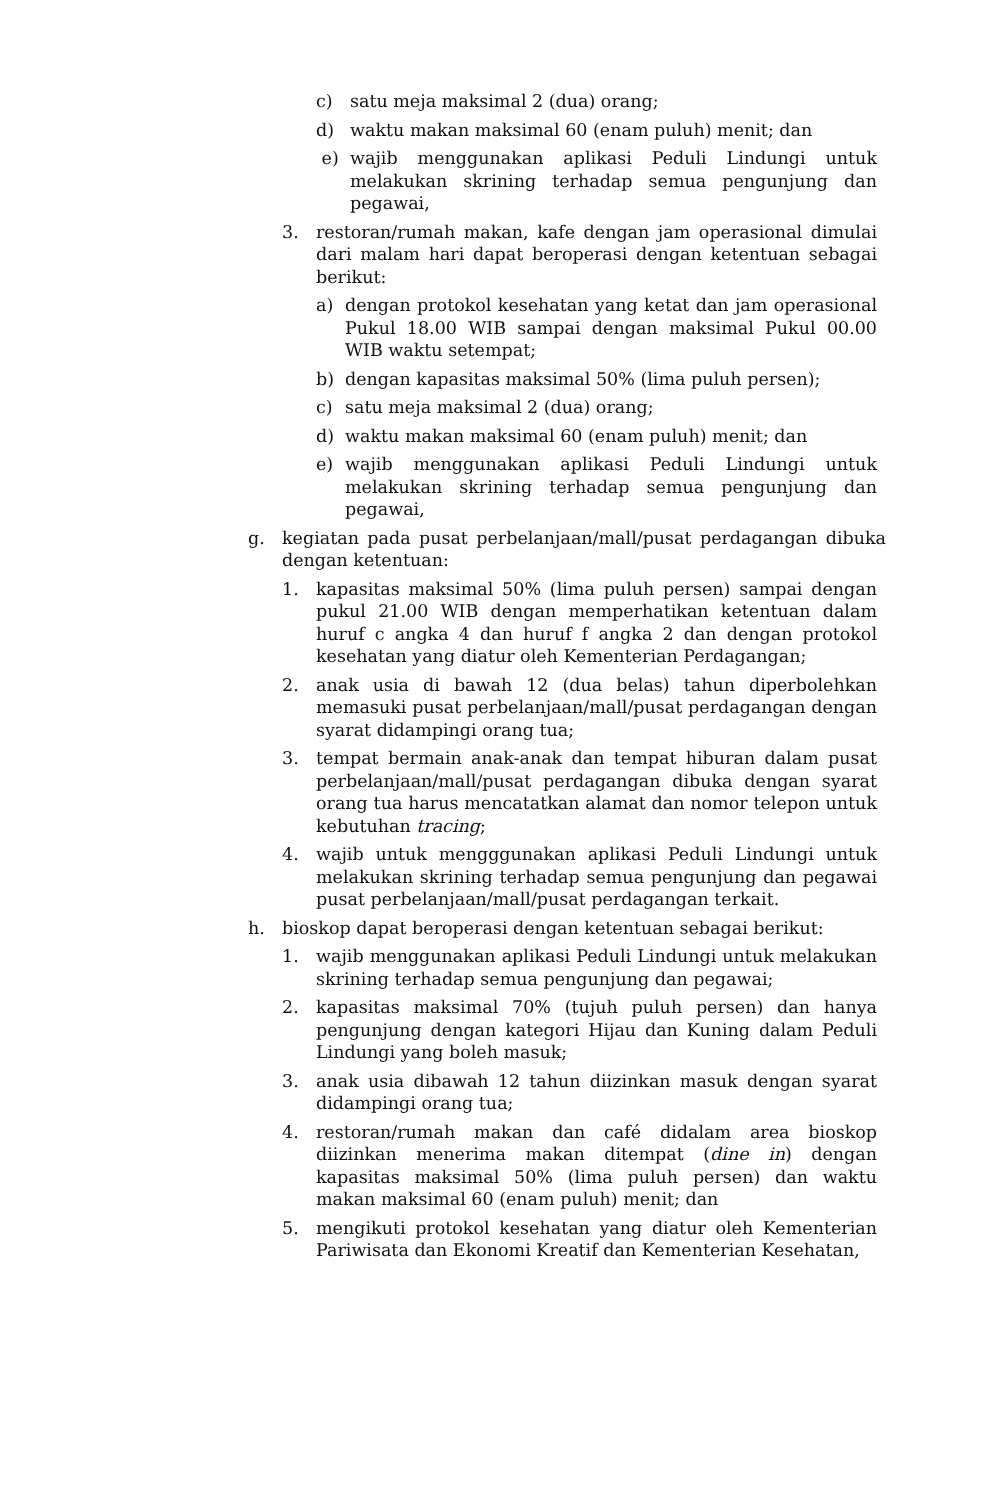c) satu meja maksimal 2 (dua) orang;
d) waktu makan maksimal 60 (enam puluh) menit; dan
e) wajib menggunakan aplikasi Peduli Lindungi untuk melakukan skrining terhadap semua pengunjung dan pegawai,
3. restoran/rumah makan, kafe dengan jam operasional dimulai dari malam hari dapat beroperasi dengan ketentuan sebagai berikut:
a) dengan protokol kesehatan yang ketat dan jam operasional Pukul 18.00 WIB sampai dengan maksimal Pukul 00.00 WIB waktu setempat;
b) dengan kapasitas maksimal 50% (lima puluh persen);
c) satu meja maksimal 2 (dua) orang;
d) waktu makan maksimal 60 (enam puluh) menit; dan
e) wajib menggunakan aplikasi Peduli Lindungi untuk melakukan skrining terhadap semua pengunjung dan pegawai,
g. kegiatan pada pusat perbelanjaan/mall/pusat perdagangan dibuka dengan ketentuan:
1. kapasitas maksimal 50% (lima puluh persen) sampai dengan pukul 21.00 WIB dengan memperhatikan ketentuan dalam huruf c angka 4 dan huruf f angka 2 dan dengan protokol kesehatan yang diatur oleh Kementerian Perdagangan;
2. anak usia di bawah 12 (dua belas) tahun diperbolehkan memasuki pusat perbelanjaan/mall/pusat perdagangan dengan syarat didampingi orang tua;
3. tempat bermain anak-anak dan tempat hiburan dalam pusat perbelanjaan/mall/pusat perdagangan dibuka dengan syarat orang tua harus mencatatkan alamat dan nomor telepon untuk kebutuhan tracing;
4. wajib untuk mengggunakan aplikasi Peduli Lindungi untuk melakukan skrining terhadap semua pengunjung dan pegawai pusat perbelanjaan/mall/pusat perdagangan terkait.
h. bioskop dapat beroperasi dengan ketentuan sebagai berikut:
1. wajib menggunakan aplikasi Peduli Lindungi untuk melakukan skrining terhadap semua pengunjung dan pegawai;
2. kapasitas maksimal 70% (tujuh puluh persen) dan hanya pengunjung dengan kategori Hijau dan Kuning dalam Peduli Lindungi yang boleh masuk;
3. anak usia dibawah 12 tahun diizinkan masuk dengan syarat didampingi orang tua;
4. restoran/rumah makan dan café didalam area bioskop diizinkan menerima makan ditempat (dine in) dengan kapasitas maksimal 50% (lima puluh persen) dan waktu makan maksimal 60 (enam puluh) menit; dan
5. mengikuti protokol kesehatan yang diatur oleh Kementerian Pariwisata dan Ekonomi Kreatif dan Kementerian Kesehatan,